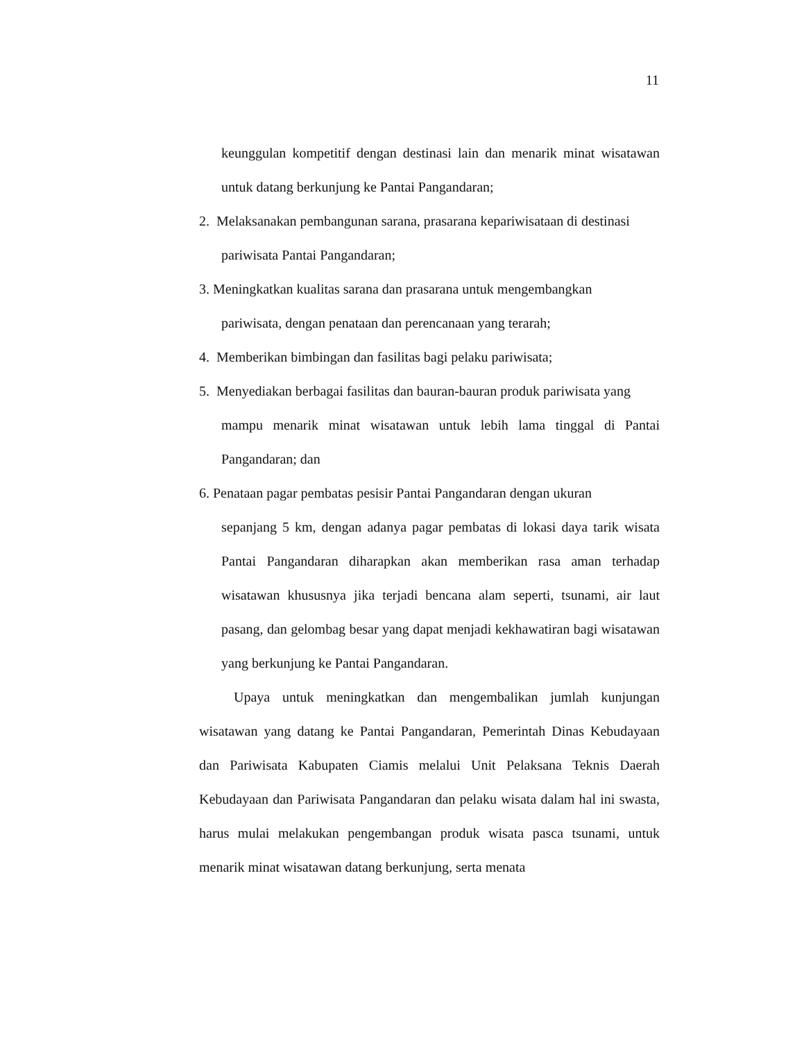11
keunggulan kompetitif dengan destinasi lain dan menarik minat wisatawan untuk datang berkunjung ke Pantai Pangandaran;
2. Melaksanakan pembangunan sarana, prasarana kepariwisataan di destinasi
pariwisata Pantai Pangandaran;
3. Meningkatkan kualitas sarana dan prasarana untuk mengembangkan
pariwisata, dengan penataan dan perencanaan yang terarah;
4. Memberikan bimbingan dan fasilitas bagi pelaku pariwisata;
5. Menyediakan berbagai fasilitas dan bauran-bauran produk pariwisata yang
mampu menarik minat wisatawan untuk lebih lama tinggal di Pantai Pangandaran; dan
6. Penataan pagar pembatas pesisir Pantai Pangandaran dengan ukuran
sepanjang 5 km, dengan adanya pagar pembatas di lokasi daya tarik wisata Pantai Pangandaran diharapkan akan memberikan rasa aman terhadap wisatawan khususnya jika terjadi bencana alam seperti, tsunami, air laut pasang, dan gelombag besar yang dapat menjadi kekhawatiran bagi wisatawan yang berkunjung ke Pantai Pangandaran.
Upaya untuk meningkatkan dan mengembalikan jumlah kunjungan wisatawan yang datang ke Pantai Pangandaran, Pemerintah Dinas Kebudayaan dan Pariwisata Kabupaten Ciamis melalui Unit Pelaksana Teknis Daerah Kebudayaan dan Pariwisata Pangandaran dan pelaku wisata dalam hal ini swasta, harus mulai melakukan pengembangan produk wisata pasca tsunami, untuk menarik minat wisatawan datang berkunjung, serta menata